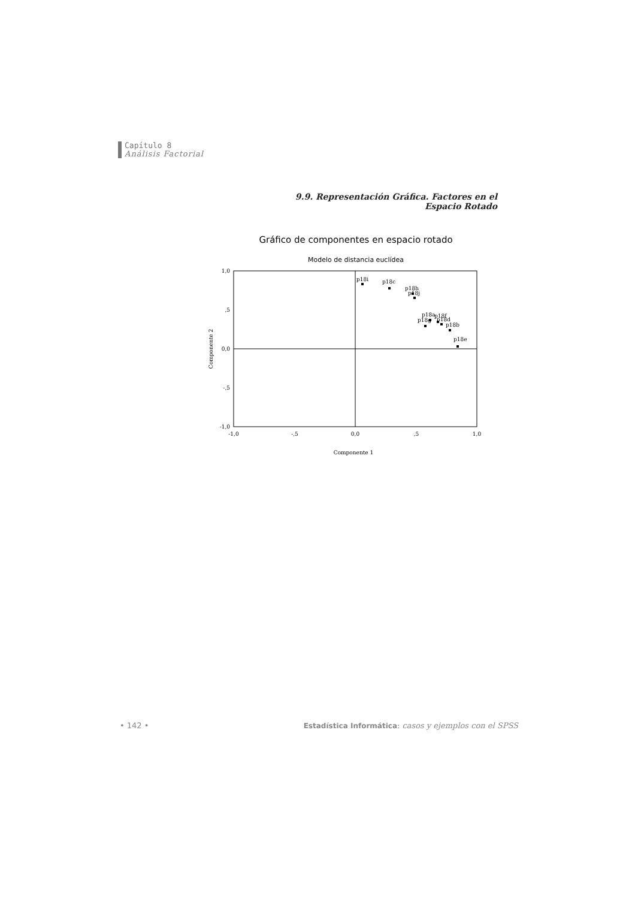Capítulo 8
Análisis Factorial
9.9. Representación Gráfica. Factores en el Espacio Rotado
Gráfico de componentes en espacio rotado
Modelo de distancia euclídea
1,0
,5
0,0
-,5
-1,0
-1,0
-,5
0,0
,5
1,0
Componente 1
Componente 2
p18i
p18c
p18h
p18j
p18a
p18f
p18d
p18g
p18b
p18e
• 142 •
Estadística Informática: casos y ejemplos con el SPSS